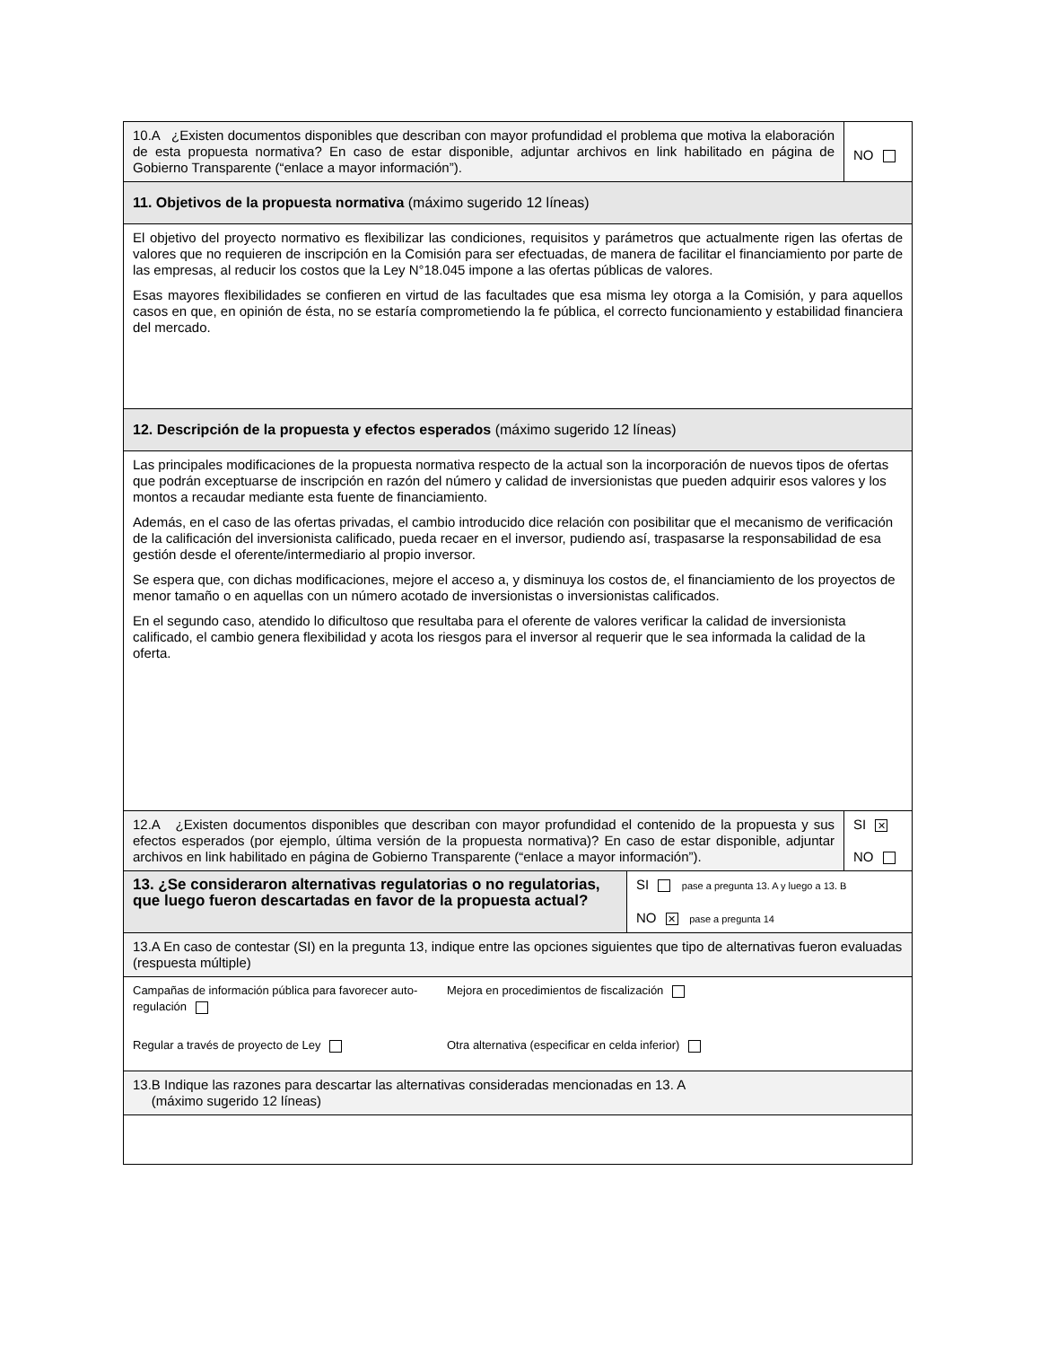10.A ¿Existen documentos disponibles que describan con mayor profundidad el problema que motiva la elaboración de esta propuesta normativa? En caso de estar disponible, adjuntar archivos en link habilitado en página de Gobierno Transparente (“enlace a mayor información”).
NO
11. Objetivos de la propuesta normativa (máximo sugerido 12 líneas)
El objetivo del proyecto normativo es flexibilizar las condiciones, requisitos y parámetros que actualmente rigen las ofertas de valores que no requieren de inscripción en la Comisión para ser efectuadas, de manera de facilitar el financiamiento por parte de las empresas, al reducir los costos que la Ley N°18.045 impone a las ofertas públicas de valores.
Esas mayores flexibilidades se confieren en virtud de las facultades que esa misma ley otorga a la Comisión, y para aquellos casos en que, en opinión de ésta, no se estaría comprometiendo la fe pública, el correcto funcionamiento y estabilidad financiera del mercado.
12. Descripción de la propuesta y efectos esperados (máximo sugerido 12 líneas)
Las principales modificaciones de la propuesta normativa respecto de la actual son la incorporación de nuevos tipos de ofertas que podrán exceptuarse de inscripción en razón del número y calidad de inversionistas que pueden adquirir esos valores y los montos a recaudar mediante esta fuente de financiamiento.
Además, en el caso de las ofertas privadas, el cambio introducido dice relación con posibilitar que el mecanismo de verificación de la calificación del inversionista calificado, pueda recaer en el inversor, pudiendo así, traspasarse la responsabilidad de esa gestión desde el oferente/intermediario al propio inversor.
Se espera que, con dichas modificaciones, mejore el acceso a, y disminuya los costos de, el financiamiento de los proyectos de menor tamaño o en aquellas con un número acotado de inversionistas o inversionistas calificados.
En el segundo caso, atendido lo dificultoso que resultaba para el oferente de valores verificar la calidad de inversionista calificado, el cambio genera flexibilidad y acota los riesgos para el inversor al requerir que le sea informada la calidad de la oferta.
12.A ¿Existen documentos disponibles que describan con mayor profundidad el contenido de la propuesta y sus efectos esperados (por ejemplo, última versión de la propuesta normativa)? En caso de estar disponible, adjuntar archivos en link habilitado en página de Gobierno Transparente (“enlace a mayor información”).
SI ✕
NO
13. ¿Se consideraron alternativas regulatorias o no regulatorias, que luego fueron descartadas en favor de la propuesta actual?
SI pase a pregunta 13. A y luego a 13. B
NO ✕ pase a pregunta 14
13.A En caso de contestar (SI) en la pregunta 13, indique entre las opciones siguientes que tipo de alternativas fueron evaluadas (respuesta múltiple)
Campañas de información pública para favorecer auto-regulación
Mejora en procedimientos de fiscalización
Regular a través de proyecto de Ley
Otra alternativa (especificar en celda inferior)
13.B Indique las razones para descartar las alternativas consideradas mencionadas en 13. A
(máximo sugerido 12 líneas)